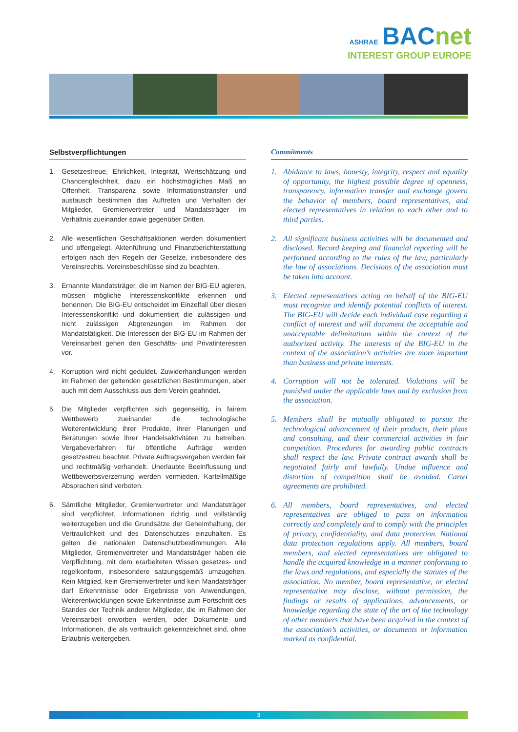ASHRAE BACnet
INTEREST GROUP EUROPE
Selbstverpflichtungen
1. Gesetzestreue, Ehrlichkeit, Integrität, Wertschätzung und Chancengleichheit, dazu ein höchstmögliches Maß an Offenheit, Transparenz sowie Informationstransfer und austausch bestimmen das Auftreten und Verhalten der Mitglieder, Gremienvertreter und Mandatsträger im Verhältnis zueinander sowie gegenüber Dritten.
2. Alle wesentlichen Geschäftsaktionen werden dokumentiert und offengelegt. Aktenführung und Finanzberichterstattung erfolgen nach den Regeln der Gesetze, insbesondere des Vereinsrechts. Vereinsbeschlüsse sind zu beachten.
3. Ernannte Mandatsträger, die im Namen der BIG-EU agieren, müssen mögliche Interessenskonflikte erkennen und benennen. Die BIG-EU entscheidet im Einzelfall über diesen Interessenskonflikt und dokumentiert die zulässigen und nicht zulässigen Abgrenzungen im Rahmen der Mandatstätigkeit. Die Interessen der BIG-EU im Rahmen der Vereinsarbeit gehen den Geschäfts- und Privatinteressen vor.
4. Korruption wird nicht geduldet. Zuwiderhandlungen werden im Rahmen der geltenden gesetzlichen Bestimmungen, aber auch mit dem Ausschluss aus dem Verein geahndet.
5. Die Mitglieder verpflichten sich gegenseitig, in fairem Wettbewerb zueinander die technologische Weiterentwicklung ihrer Produkte, ihrer Planungen und Beratungen sowie ihrer Handelsaktivitäten zu betreiben. Vergabeverfahren für öffentliche Aufträge werden gesetzestreu beachtet. Private Auftragsvergaben werden fair und rechtmäßig verhandelt. Unerlaubte Beeinflussung und Wettbewerbsverzerrung werden vermieden. Kartellmäßige Absprachen sind verboten.
6. Sämtliche Mitglieder, Gremienvertreter und Mandatsträger sind verpflichtet, Informationen richtig und vollständig weiterzugeben und die Grundsätze der Geheimhaltung, der Vertraulichkeit und des Datenschutzes einzuhalten. Es gelten die nationalen Datenschutzbestimmungen. Alle Mitglieder, Gremienvertreter und Mandatsträger haben die Verpflichtung, mit dem erarbeiteten Wissen gesetzes- und regelkonform, insbesondere satzungsgemäß umzugehen. Kein Mitglied, kein Gremienvertreter und kein Mandatsträger darf Erkenntnisse oder Ergebnisse von Anwendungen, Weiterentwicklungen sowie Erkenntnisse zum Fortschritt des Standes der Technik anderer Mitglieder, die im Rahmen der Vereinsarbeit erworben werden, oder Dokumente und Informationen, die als vertraulich gekennzeichnet sind, ohne Erlaubnis weitergeben.
Commitments
1. Abidance to laws, honesty, integrity, respect and equality of opportunity, the highest possible degree of openness, transparency, information transfer and exchange govern the behavior of members, board representatives, and elected representatives in relation to each other and to third parties.
2. All significant business activities will be documented and disclosed. Record keeping and financial reporting will be performed according to the rules of the law, particularly the law of associations. Decisions of the association must be taken into account.
3. Elected representatives acting on behalf of the BIG-EU must recognize and identify potential conflicts of interest. The BIG-EU will decide each individual case regarding a conflict of interest and will document the acceptable and unacceptable delimitations within the context of the authorized activity. The interests of the BIG-EU in the context of the association’s activities are more important than business and private interests.
4. Corruption will not be tolerated. Violations will be punished under the applicable laws and by exclusion from the association.
5. Members shall be mutually obligated to pursue the technological advancement of their products, their plans and consulting, and their commercial activities in fair competition. Procedures for awarding public contracts shall respect the law. Private contract awards shall be negotiated fairly and lawfully. Undue influence and distortion of competition shall be avoided. Cartel agreements are prohibited.
6. All members, board representatives, and elected representatives are obliged to pass on information correctly and completely and to comply with the principles of privacy, confidentiality, and data protection. National data protection regulations apply. All members, board members, and elected representatives are obligated to handle the acquired knowledge in a manner conforming to the laws and regulations, and especially the statutes of the association. No member, board representative, or elected representative may disclose, without permission, the findings or results of applications, advancements, or knowledge regarding the state of the art of the technology of other members that have been acquired in the context of the association’s activities, or documents or information marked as confidential.
3